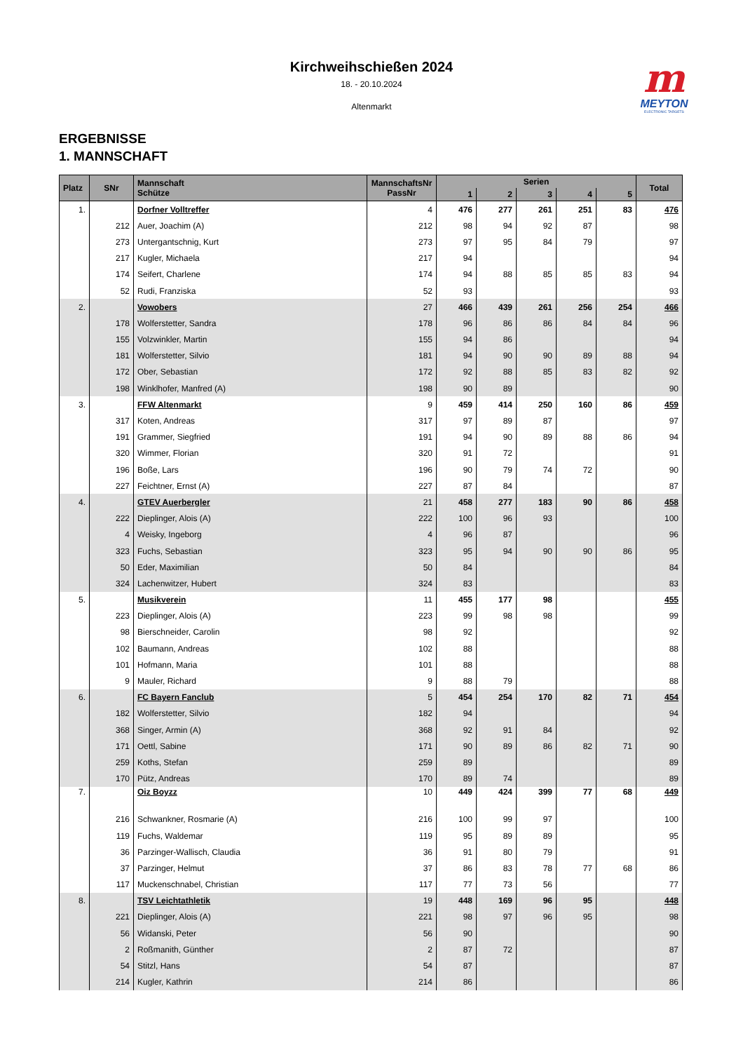Kirchweihschießen 2024
18. - 20.10.2024
Altenmarkt
m
MEYTON
ELECTRONIC TARGETS
ERGEBNISSE
1. MANNSCHAFT
| Platz | SNr | Mannschaft Schütze | MannschaftsNr PassNr | Serien | | | | | Total |
| --- | --- | --- | --- | --- | --- | --- | --- | --- | --- |
| | | | | 1 | 2 | 3 | 4 | 5 | |
| 1. | | Dorfner Volltreffer | 4 | 476 | 277 | 261 | 251 | 83 | 476 |
| | 212 | Auer, Joachim (A) | 212 | 98 | 94 | 92 | 87 | | 98 |
| | 273 | Untergantschnig, Kurt | 273 | 97 | 95 | 84 | 79 | | 97 |
| | 217 | Kugler, Michaela | 217 | 94 | | | | | 94 |
| | 174 | Seifert, Charlene | 174 | 94 | 88 | 85 | 85 | 83 | 94 |
| | 52 | Rudi, Franziska | 52 | 93 | | | | | 93 |
| 2. | | Vowobers | 27 | 466 | 439 | 261 | 256 | 254 | 466 |
| | 178 | Wolferstetter, Sandra | 178 | 96 | 86 | 86 | 84 | 84 | 96 |
| | 155 | Volzwinkler, Martin | 155 | 94 | 86 | | | | 94 |
| | 181 | Wolferstetter, Silvio | 181 | 94 | 90 | 90 | 89 | 88 | 94 |
| | 172 | Ober, Sebastian | 172 | 92 | 88 | 85 | 83 | 82 | 92 |
| | 198 | Winklhofer, Manfred (A) | 198 | 90 | 89 | | | | 90 |
| 3. | | FFW Altenmarkt | 9 | 459 | 414 | 250 | 160 | 86 | 459 |
| | 317 | Koten, Andreas | 317 | 97 | 89 | 87 | | | 97 |
| | 191 | Grammer, Siegfried | 191 | 94 | 90 | 89 | 88 | 86 | 94 |
| | 320 | Wimmer, Florian | 320 | 91 | 72 | | | | 91 |
| | 196 | Boße, Lars | 196 | 90 | 79 | 74 | 72 | | 90 |
| | 227 | Feichtner, Ernst (A) | 227 | 87 | 84 | | | | 87 |
| 4. | | GTEV Auerbergler | 21 | 458 | 277 | 183 | 90 | 86 | 458 |
| | 222 | Dieplinger, Alois (A) | 222 | 100 | 96 | 93 | | | 100 |
| | 4 | Weisky, Ingeborg | 4 | 96 | 87 | | | | 96 |
| | 323 | Fuchs, Sebastian | 323 | 95 | 94 | 90 | 90 | 86 | 95 |
| | 50 | Eder, Maximilian | 50 | 84 | | | | | 84 |
| | 324 | Lachenwitzer, Hubert | 324 | 83 | | | | | 83 |
| 5. | | Musikverein | 11 | 455 | 177 | 98 | | | 455 |
| | 223 | Dieplinger, Alois (A) | 223 | 99 | 98 | 98 | | | 99 |
| | 98 | Bierschneider, Carolin | 98 | 92 | | | | | 92 |
| | 102 | Baumann, Andreas | 102 | 88 | | | | | 88 |
| | 101 | Hofmann, Maria | 101 | 88 | | | | | 88 |
| | 9 | Mauler, Richard | 9 | 88 | 79 | | | | 88 |
| 6. | | FC Bayern Fanclub | 5 | 454 | 254 | 170 | 82 | 71 | 454 |
| | 182 | Wolferstetter, Silvio | 182 | 94 | | | | | 94 |
| | 368 | Singer, Armin (A) | 368 | 92 | 91 | 84 | | | 92 |
| | 171 | Oettl, Sabine | 171 | 90 | 89 | 86 | 82 | 71 | 90 |
| | 259 | Koths, Stefan | 259 | 89 | | | | | 89 |
| | 170 | Pütz, Andreas | 170 | 89 | 74 | | | | 89 |
| 7. | | Oiz Boyzz | 10 | 449 | 424 | 399 | 77 | 68 | 449 |
| | 216 | Schwankner, Rosmarie (A) | 216 | 100 | 99 | 97 | | | 100 |
| | 119 | Fuchs, Waldemar | 119 | 95 | 89 | 89 | | | 95 |
| | 36 | Parzinger-Wallisch, Claudia | 36 | 91 | 80 | 79 | | | 91 |
| | 37 | Parzinger, Helmut | 37 | 86 | 83 | 78 | 77 | 68 | 86 |
| | 117 | Muckenschnabel, Christian | 117 | 77 | 73 | 56 | | | 77 |
| 8. | | TSV Leichtathletik | 19 | 448 | 169 | 96 | 95 | | 448 |
| | 221 | Dieplinger, Alois (A) | 221 | 98 | 97 | 96 | 95 | | 98 |
| | 56 | Widanski, Peter | 56 | 90 | | | | | 90 |
| | 2 | Roßmanith, Günther | 2 | 87 | 72 | | | | 87 |
| | 54 | Stitzl, Hans | 54 | 87 | | | | | 87 |
| | 214 | Kugler, Kathrin | 214 | 86 | | | | | 86 |